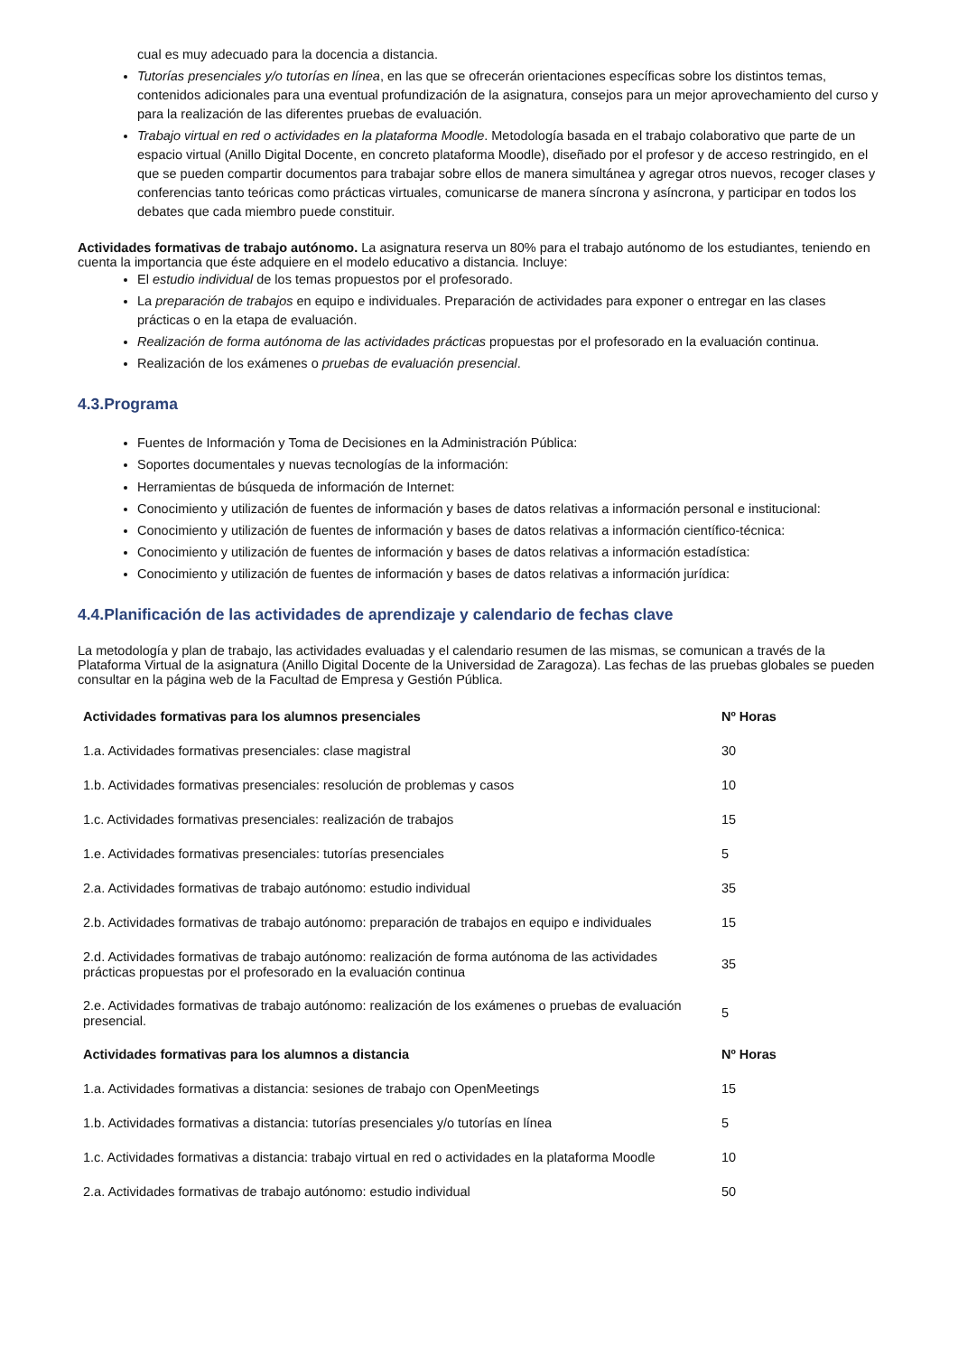cual es muy adecuado para la docencia a distancia.
Tutorías presenciales y/o tutorías en línea, en las que se ofrecerán orientaciones específicas sobre los distintos temas, contenidos adicionales para una eventual profundización de la asignatura, consejos para un mejor aprovechamiento del curso y para la realización de las diferentes pruebas de evaluación.
Trabajo virtual en red o actividades en la plataforma Moodle. Metodología basada en el trabajo colaborativo que parte de un espacio virtual (Anillo Digital Docente, en concreto plataforma Moodle), diseñado por el profesor y de acceso restringido, en el que se pueden compartir documentos para trabajar sobre ellos de manera simultánea y agregar otros nuevos, recoger clases y conferencias tanto teóricas como prácticas virtuales, comunicarse de manera síncrona y asíncrona, y participar en todos los debates que cada miembro puede constituir.
Actividades formativas de trabajo autónomo. La asignatura reserva un 80% para el trabajo autónomo de los estudiantes, teniendo en cuenta la importancia que éste adquiere en el modelo educativo a distancia. Incluye:
El estudio individual de los temas propuestos por el profesorado.
La preparación de trabajos en equipo e individuales. Preparación de actividades para exponer o entregar en las clases prácticas o en la etapa de evaluación.
Realización de forma autónoma de las actividades prácticas propuestas por el profesorado en la evaluación continua.
Realización de los exámenes o pruebas de evaluación presencial.
4.3.Programa
Fuentes de Información y Toma de Decisiones en la Administración Pública:
Soportes documentales y nuevas tecnologías de la información:
Herramientas de búsqueda de información de Internet:
Conocimiento y utilización de fuentes de información y bases de datos relativas a información personal e institucional:
Conocimiento y utilización de fuentes de información y bases de datos relativas a información científico-técnica:
Conocimiento y utilización de fuentes de información y bases de datos relativas a información estadística:
Conocimiento y utilización de fuentes de información y bases de datos relativas a información jurídica:
4.4.Planificación de las actividades de aprendizaje y calendario de fechas clave
La metodología y plan de trabajo, las actividades evaluadas y el calendario resumen de las mismas, se comunican a través de la Plataforma Virtual de la asignatura (Anillo Digital Docente de la Universidad de Zaragoza). Las fechas de las pruebas globales se pueden consultar en la página web de la Facultad de Empresa y Gestión Pública.
| Actividades formativas para los alumnos presenciales | Nº Horas |
| --- | --- |
| 1.a. Actividades formativas presenciales: clase magistral | 30 |
| 1.b. Actividades formativas presenciales: resolución de problemas y casos | 10 |
| 1.c. Actividades formativas presenciales: realización de trabajos | 15 |
| 1.e. Actividades formativas presenciales: tutorías presenciales | 5 |
| 2.a. Actividades formativas de trabajo autónomo: estudio individual | 35 |
| 2.b. Actividades formativas de trabajo autónomo: preparación de trabajos en equipo e individuales | 15 |
| 2.d. Actividades formativas de trabajo autónomo: realización de forma autónoma de las actividades prácticas propuestas por el profesorado en la evaluación continua | 35 |
| 2.e. Actividades formativas de trabajo autónomo: realización de los exámenes o pruebas de evaluación presencial. | 5 |
| Actividades formativas para los alumnos a distancia | Nº Horas |
| 1.a. Actividades formativas a distancia: sesiones de trabajo con OpenMeetings | 15 |
| 1.b. Actividades formativas a distancia: tutorías presenciales y/o tutorías en línea | 5 |
| 1.c. Actividades formativas a distancia: trabajo virtual en red o actividades en la plataforma Moodle | 10 |
| 2.a. Actividades formativas de trabajo autónomo: estudio individual | 50 |